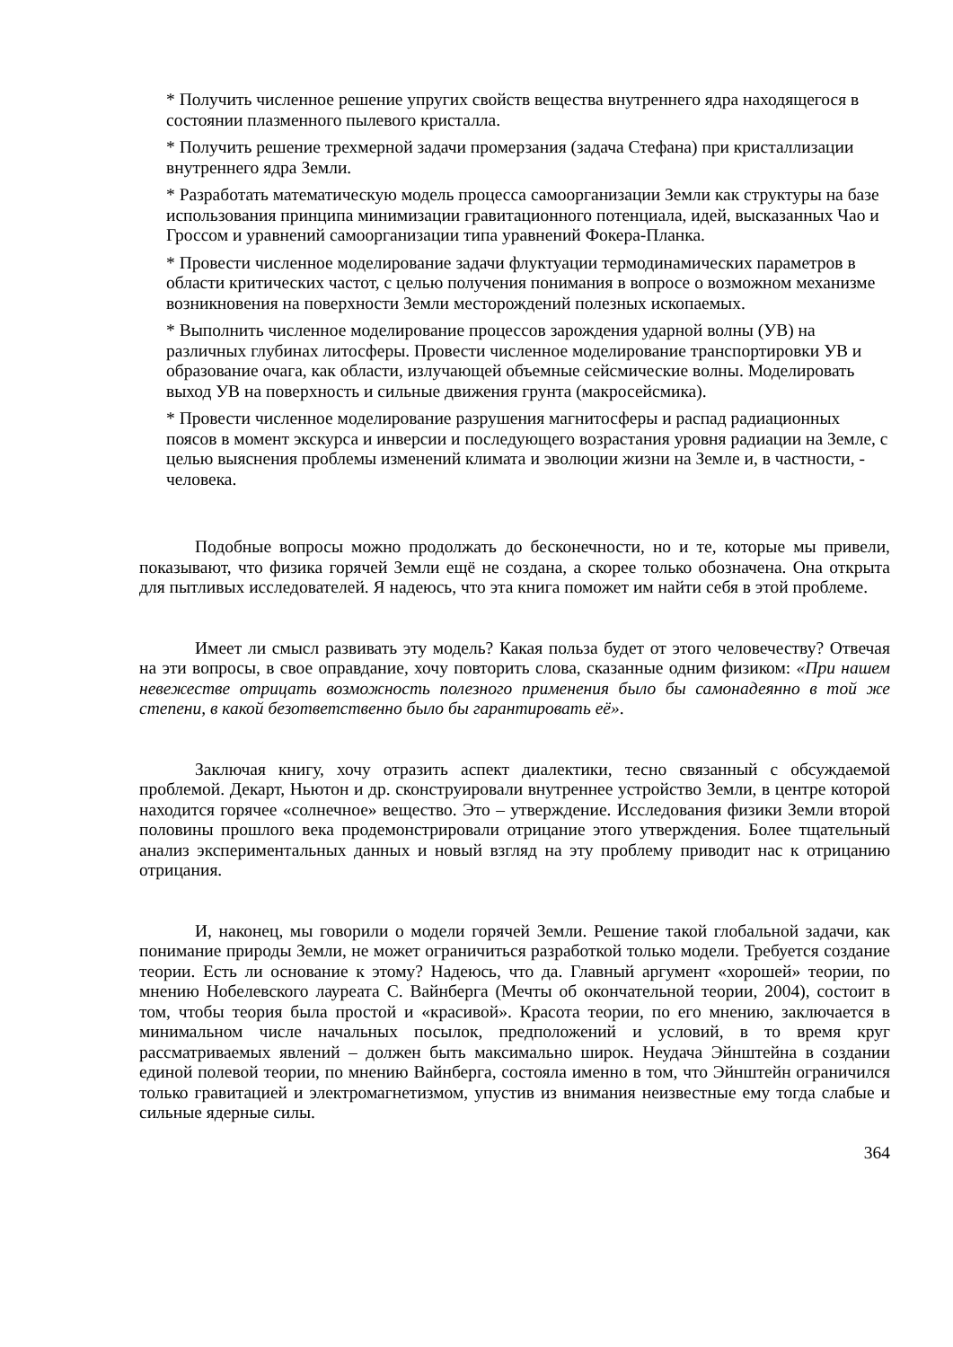* Получить численное решение упругих свойств вещества внутреннего ядра находящегося в состоянии плазменного пылевого кристалла.
* Получить решение трехмерной задачи промерзания (задача Стефана) при кристаллизации внутреннего ядра Земли.
* Разработать математическую модель процесса самоорганизации Земли как структуры на базе использования принципа минимизации гравитационного потенциала, идей, высказанных Чао и Гроссом и уравнений самоорганизации типа уравнений Фокера-Планка.
* Провести численное моделирование задачи флуктуации термодинамических параметров в области критических частот, с целью получения понимания в вопросе о возможном механизме возникновения на поверхности Земли месторождений полезных ископаемых.
* Выполнить численное моделирование процессов зарождения ударной волны (УВ) на различных глубинах литосферы. Провести численное моделирование транспортировки УВ и образование очага, как области, излучающей объемные сейсмические волны. Моделировать выход УВ на поверхность и сильные движения грунта (макросейсмика).
* Провести численное моделирование разрушения магнитосферы и распад радиационных поясов в момент экскурса и инверсии и последующего возрастания уровня радиации на Земле, с целью выяснения проблемы изменений климата и эволюции жизни на Земле и, в частности, - человека.
Подобные вопросы можно продолжать до бесконечности, но и те, которые мы привели, показывают, что физика горячей Земли ещё не создана, а скорее только обозначена. Она открыта для пытливых исследователей. Я надеюсь, что эта книга поможет им найти себя в этой проблеме.
Имеет ли смысл развивать эту модель? Какая польза будет от этого человечеству? Отвечая на эти вопросы, в свое оправдание, хочу повторить слова, сказанные одним физиком: «При нашем невежестве отрицать возможность полезного применения было бы самонадеянно в той же степени, в какой безответственно было бы гарантировать её».
Заключая книгу, хочу отразить аспект диалектики, тесно связанный с обсуждаемой проблемой. Декарт, Ньютон и др. сконструировали внутреннее устройство Земли, в центре которой находится горячее «солнечное» вещество. Это – утверждение. Исследования физики Земли второй половины прошлого века продемонстрировали отрицание этого утверждения. Более тщательный анализ экспериментальных данных и новый взгляд на эту проблему приводит нас к отрицанию отрицания.
И, наконец, мы говорили о модели горячей Земли. Решение такой глобальной задачи, как понимание природы Земли, не может ограничиться разработкой только модели. Требуется создание теории. Есть ли основание к этому? Надеюсь, что да. Главный аргумент «хорошей» теории, по мнению Нобелевского лауреата С. Вайнберга (Мечты об окончательной теории, 2004), состоит в том, чтобы теория была простой и «красивой». Красота теории, по его мнению, заключается в минимальном числе начальных посылок, предположений и условий, в то время круг рассматриваемых явлений – должен быть максимально широк. Неудача Эйнштейна в создании единой полевой теории, по мнению Вайнберга, состояла именно в том, что Эйнштейн ограничился только гравитацией и электромагнетизмом, упустив из внимания неизвестные ему тогда слабые и сильные ядерные силы.
364